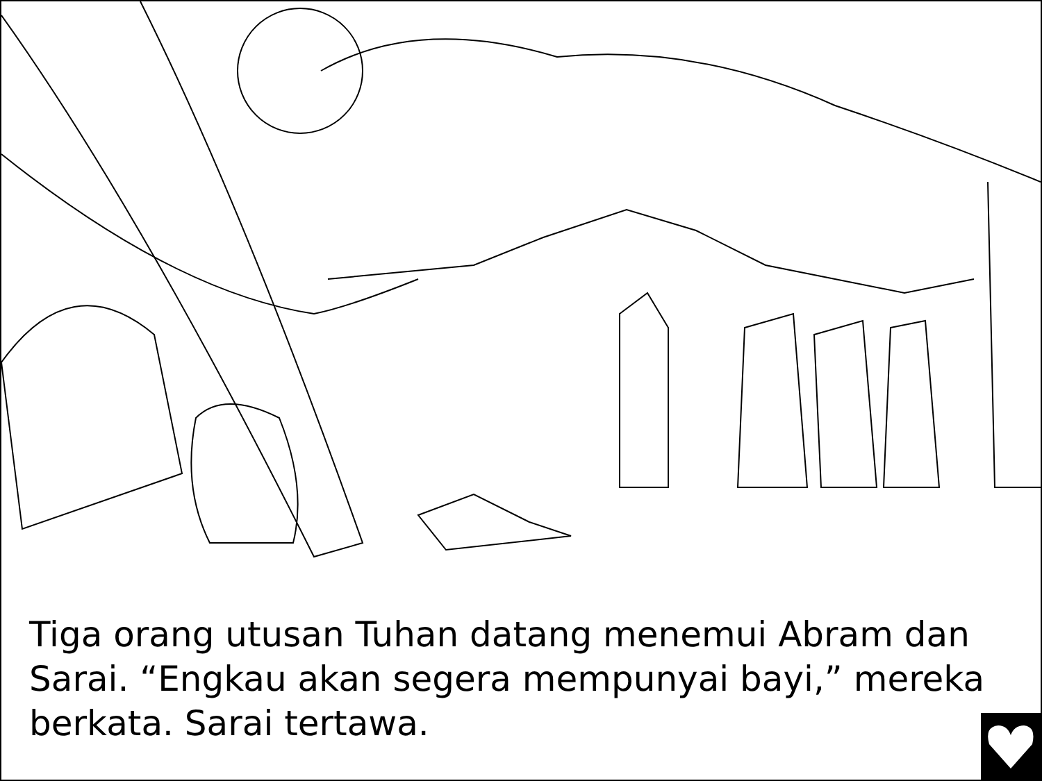Tiga orang utusan Tuhan datang menemui Abram dan Sarai. “Engkau akan segera mempunyai bayi,” mereka berkata. Sarai tertawa.